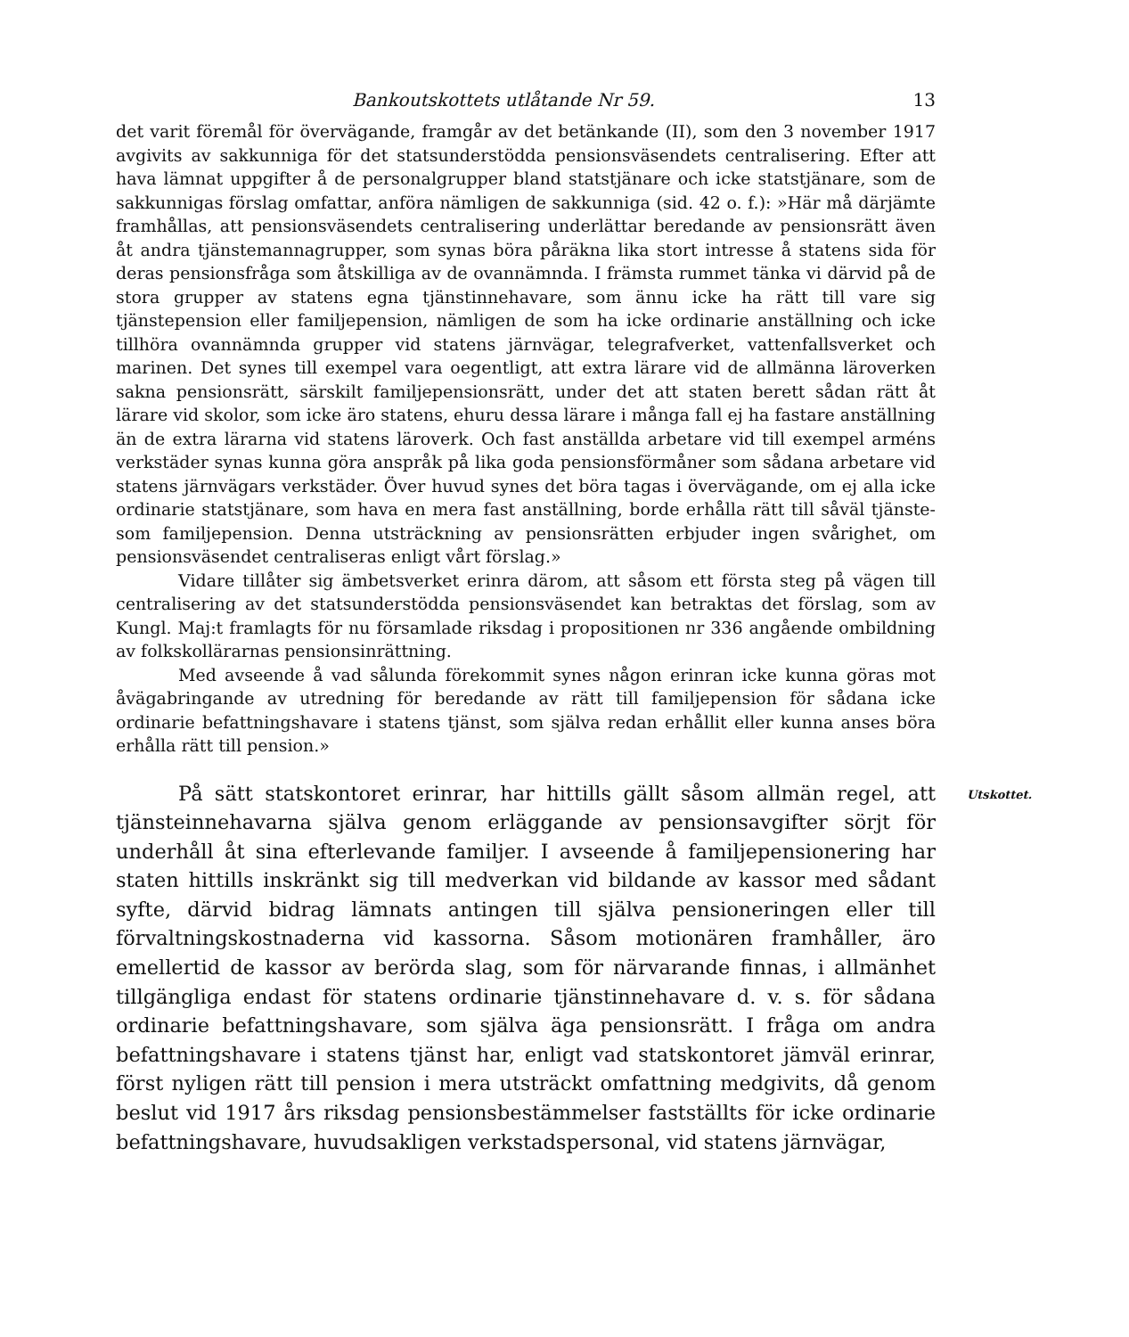Bankoutskottets utlåtande Nr 59. 13
det varit föremål för övervägande, framgår av det betänkande (II), som den 3 november 1917 avgivits av sakkunniga för det statsunderstödda pensionsväsendets centralisering. Efter att hava lämnat uppgifter å de personalgrupper bland statstjänare och icke statstjänare, som de sakkunnigas förslag omfattar, anföra nämligen de sakkunniga (sid. 42 o. f.): »Här må därjämte framhållas, att pensionsväsendets centralisering underlättar beredande av pensionsrätt även åt andra tjänstemannagrupper, som synas böra påräkna lika stort intresse å statens sida för deras pensionsfråga som åtskilliga av de ovannämnda. I främsta rummet tänka vi därvid på de stora grupper av statens egna tjänstinnehavare, som ännu icke ha rätt till vare sig tjänstepension eller familjepension, nämligen de som ha icke ordinarie anställning och icke tillhöra ovannämnda grupper vid statens järnvägar, telegrafverket, vattenfallsverket och marinen. Det synes till exempel vara oegentligt, att extra lärare vid de allmänna läroverken sakna pensionsrätt, särskilt familjepensionsrätt, under det att staten berett sådan rätt åt lärare vid skolor, som icke äro statens, ehuru dessa lärare i många fall ej ha fastare anställning än de extra lärarna vid statens läroverk. Och fast anställda arbetare vid till exempel arméns verkstäder synas kunna göra anspråk på lika goda pensionsförmåner som sådana arbetare vid statens järnvägars verkstäder. Över huvud synes det böra tagas i övervägande, om ej alla icke ordinarie statstjänare, som hava en mera fast anställning, borde erhålla rätt till såväl tjänste- som familjepension. Denna utsträckning av pensionsrätten erbjuder ingen svårighet, om pensionsväsendet centraliseras enligt vårt förslag.»
Vidare tillåter sig ämbetsverket erinra därom, att såsom ett första steg på vägen till centralisering av det statsunderstödda pensionsväsendet kan betraktas det förslag, som av Kungl. Maj:t framlagts för nu församlade riksdag i propositionen nr 336 angående ombildning av folkskollärarnas pensionsinrättning.
Med avseende å vad sålunda förekommit synes någon erinran icke kunna göras mot åvägabringande av utredning för beredande av rätt till familjepension för sådana icke ordinarie befattningshavare i statens tjänst, som själva redan erhållit eller kunna anses böra erhålla rätt till pension.»
På sätt statskontoret erinrar, har hittills gällt såsom allmän regel, att tjänsteinnehavarna själva genom erläggande av pensionsavgifter sörjt för underhåll åt sina efterlevande familjer. I avseende å familjepensionering har staten hittills inskränkt sig till medverkan vid bildande av kassor med sådant syfte, därvid bidrag lämnats antingen till själva pensioneringen eller till förvaltningskostnaderna vid kassorna. Såsom motionären framhåller, äro emellertid de kassor av berörda slag, som för närvarande finnas, i allmänhet tillgängliga endast för statens ordinarie tjänstinnehavare d. v. s. för sådana ordinarie befattningshavare, som själva äga pensionsrätt. I fråga om andra befattningshavare i statens tjänst har, enligt vad statskontoret jämväl erinrar, först nyligen rätt till pension i mera utsträckt omfattning medgivits, då genom beslut vid 1917 års riksdag pensionsbestämmelser fastställts för icke ordinarie befattningshavare, huvudsakligen verkstadspersonal, vid statens järnvägar,
Utskottet.